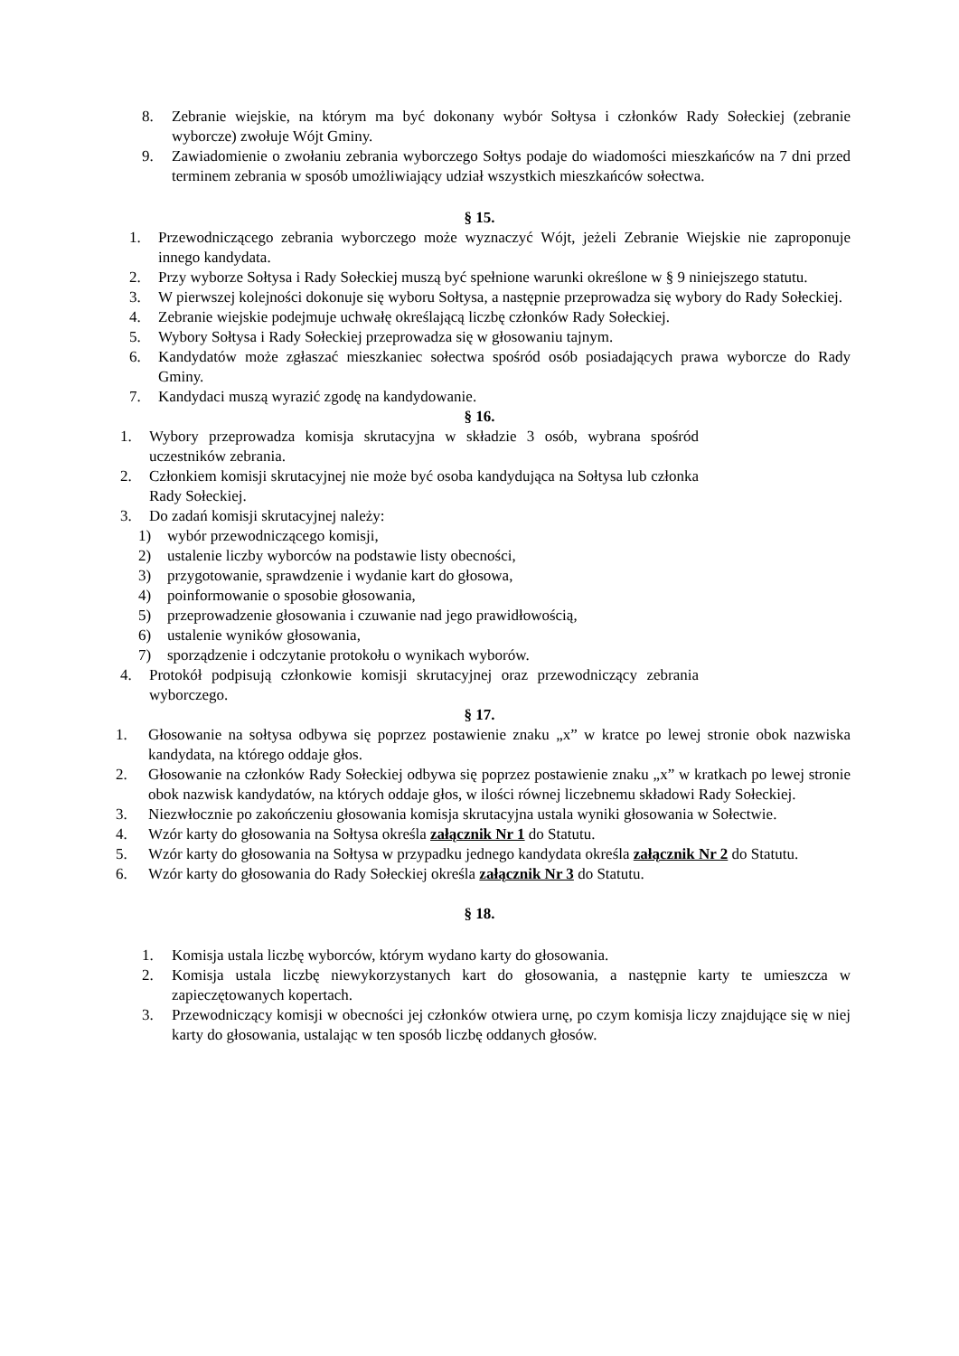8. Zebranie wiejskie, na którym ma być dokonany wybór Sołtysa i członków Rady Sołeckiej (zebranie wyborcze) zwołuje Wójt Gminy.
9. Zawiadomienie o zwołaniu zebrania wyborczego Sołtys podaje do wiadomości mieszkańców na 7 dni przed terminem zebrania w sposób umożliwiający udział wszystkich mieszkańców sołectwa.
§ 15.
1. Przewodniczącego zebrania wyborczego może wyznaczyć Wójt, jeżeli Zebranie Wiejskie nie zaproponuje innego kandydata.
2. Przy wyborze Sołtysa i Rady Sołeckiej muszą być spełnione warunki określone w § 9 niniejszego statutu.
3. W pierwszej kolejności dokonuje się wyboru Sołtysa, a następnie przeprowadza się wybory do Rady Sołeckiej.
4. Zebranie wiejskie podejmuje uchwałę określającą liczbę członków Rady Sołeckiej.
5. Wybory Sołtysa i Rady Sołeckiej przeprowadza się w głosowaniu tajnym.
6. Kandydatów może zgłaszać mieszkaniec sołectwa spośród osób posiadających prawa wyborcze do Rady Gminy.
7. Kandydaci muszą wyrazić zgodę na kandydowanie.
§ 16.
1. Wybory przeprowadza komisja skrutacyjna w składzie 3 osób, wybrana spośród uczestników zebrania.
2. Członkiem komisji skrutacyjnej nie może być osoba kandydująca na Sołtysa lub członka Rady Sołeckiej.
3. Do zadań komisji skrutacyjnej należy:
1) wybór przewodniczącego komisji,
2) ustalenie liczby wyborców na podstawie listy obecności,
3) przygotowanie, sprawdzenie i wydanie kart do głosowa,
4) poinformowanie o sposobie głosowania,
5) przeprowadzenie głosowania i czuwanie nad jego prawidłowością,
6) ustalenie wyników głosowania,
7) sporządzenie i odczytanie protokołu o wynikach wyborów.
4. Protokół podpisują członkowie komisji skrutacyjnej oraz przewodniczący zebrania wyborczego.
§ 17.
1. Głosowanie na sołtysa odbywa się poprzez postawienie znaku „x” w kratce po lewej stronie obok nazwiska kandydata, na którego oddaje głos.
2. Głosowanie na członków Rady Sołeckiej odbywa się poprzez postawienie znaku „x” w kratkach po lewej stronie obok nazwisk kandydatów, na których oddaje głos, w ilości równej liczebnemu składowi Rady Sołeckiej.
3. Niezwłocznie po zakończeniu głosowania komisja skrutacyjna ustala wyniki głosowania w Sołectwie.
4. Wzór karty do głosowania na Sołtysa określa załącznik Nr 1 do Statutu.
5. Wzór karty do głosowania na Sołtysa w przypadku jednego kandydata określa załącznik Nr 2 do Statutu.
6. Wzór karty do głosowania do Rady Sołeckiej określa załącznik Nr 3 do Statutu.
§ 18.
1. Komisja ustala liczbę wyborców, którym wydano karty do głosowania.
2. Komisja ustala liczbę niewykorzystanych kart do głosowania, a następnie karty te umieszcza w zapieczętowanych kopertach.
3. Przewodniczący komisji w obecności jej członków otwiera urnę, po czym komisja liczy znajdujące się w niej karty do głosowania, ustalając w ten sposób liczbę oddanych głosów.